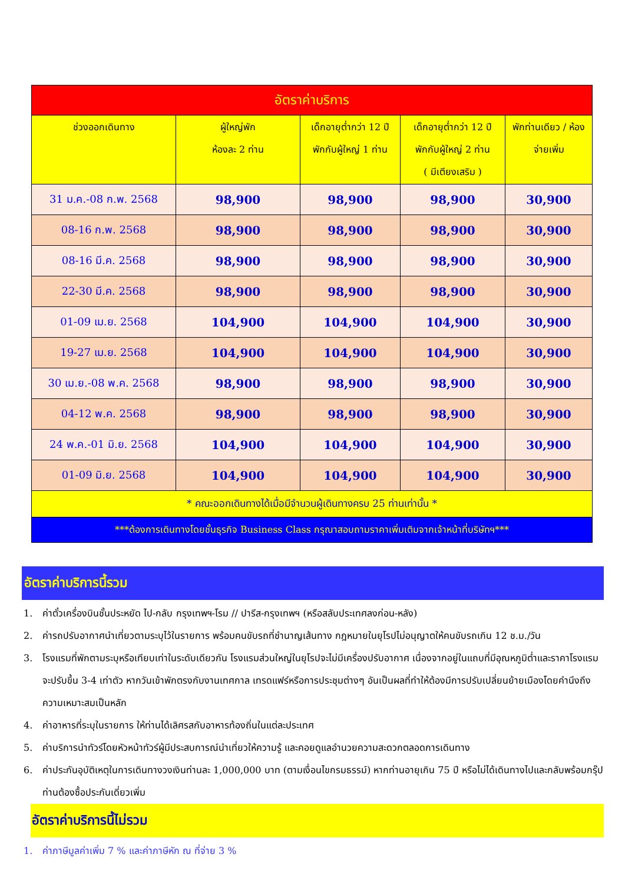| อัตราค่าบริการ | | | | |
| --- | --- | --- | --- | --- |
| ช่วงออกเดินทาง | ผู้ใหญ่พัก ห้องละ 2 ท่าน | เด็กอายุต่ำกว่า 12 ปี พักกับผู้ใหญ่ 1 ท่าน | เด็กอายุต่ำกว่า 12 ปี พักกับผู้ใหญ่ 2 ท่าน ( มีเตียงเสริม ) | พักท่านเดียว / ห้อง จ่ายเพิ่ม |
| 31 ม.ค.-08 ก.พ. 2568 | 98,900 | 98,900 | 98,900 | 30,900 |
| 08-16 ก.พ. 2568 | 98,900 | 98,900 | 98,900 | 30,900 |
| 08-16 มี.ค. 2568 | 98,900 | 98,900 | 98,900 | 30,900 |
| 22-30 มี.ค. 2568 | 98,900 | 98,900 | 98,900 | 30,900 |
| 01-09 เม.ย. 2568 | 104,900 | 104,900 | 104,900 | 30,900 |
| 19-27 เม.ย. 2568 | 104,900 | 104,900 | 104,900 | 30,900 |
| 30 เม.ย.-08 พ.ค. 2568 | 98,900 | 98,900 | 98,900 | 30,900 |
| 04-12 พ.ค. 2568 | 98,900 | 98,900 | 98,900 | 30,900 |
| 24 พ.ค.-01 มิ.ย. 2568 | 104,900 | 104,900 | 104,900 | 30,900 |
| 01-09 มิ.ย. 2568 | 104,900 | 104,900 | 104,900 | 30,900 |
| * คณะออกเดินทางได้เมื่อมีจำนวนผู้เดินทางครบ 25 ท่านเท่านั้น * | | | | |
| ***ต้องการเดินทางโดยชั้นธุรกิจ Business Class กรุณาสอบถามราคาเพิ่มเติมจากเจ้าหน้าที่บริษัทฯ*** | | | | |
อัตราค่าบริการนี้รวม
1. ค่าตั๋วเครื่องบินชั้นประหยัด ไป-กลับ กรุงเทพฯ-โรม // ปารีส-กรุงเทพฯ (หรือสลับประเทศลงก่อน-หลัง)
2. ค่ารถปรับอากาศนำเที่ยวตามระบุไว้ในรายการ พร้อมคนขับรถที่ชำนาญเส้นทาง กฎหมายในยุโรปไม่อนุญาตให้คนขับรถเกิน 12 ช.ม./วัน
3. โรงแรมที่พักตามระบุหรือเทียบเท่าในระดับเดียวกัน โรงแรมส่วนใหญ่ในยุโรปจะไม่มีเครื่องปรับอากาศ เนื่องจากอยู่ในแถบที่มีอุณหภูมิต่ำและราคาโรงแรมจะปรับขึ้น 3-4 เท่าตัว หากวันเข้าพักตรงกับงานเทศกาล เทรดแฟร์หรือการประชุมต่างๆ อันเป็นผลที่ทำให้ต้องมีการปรับเปลี่ยนย้ายเมืองโดยคำนึงถึงความเหมาะสมเป็นหลัก
4. ค่าอาหารที่ระบุในรายการ ให้ท่านได้เลิศรสกับอาหารท้องถิ่นในแต่ละประเทศ
5. ค่าบริการนำทัวร์โดยหัวหน้าทัวร์ผู้มีประสบการณ์นำเที่ยวให้ความรู้ และคอยดูแลอำนวยความสะดวกตลอดการเดินทาง
6. ค่าประกันอุบัติเหตุในการเดินทางวงเงินท่านละ 1,000,000 บาท (ตามเงื่อนไขกรมธรรม์) หากท่านอายุเกิน 75 ปี หรือไม่ได้เดินทางไปและกลับพร้อมกรุ๊ป ท่านต้องซื้อประกันเดี่ยวเพิ่ม
อัตราค่าบริการนี้ไม่รวม
1. ค่าภาษีมูลค่าเพิ่ม 7 % และค่าภาษีหัก ณ ที่จ่าย 3 %